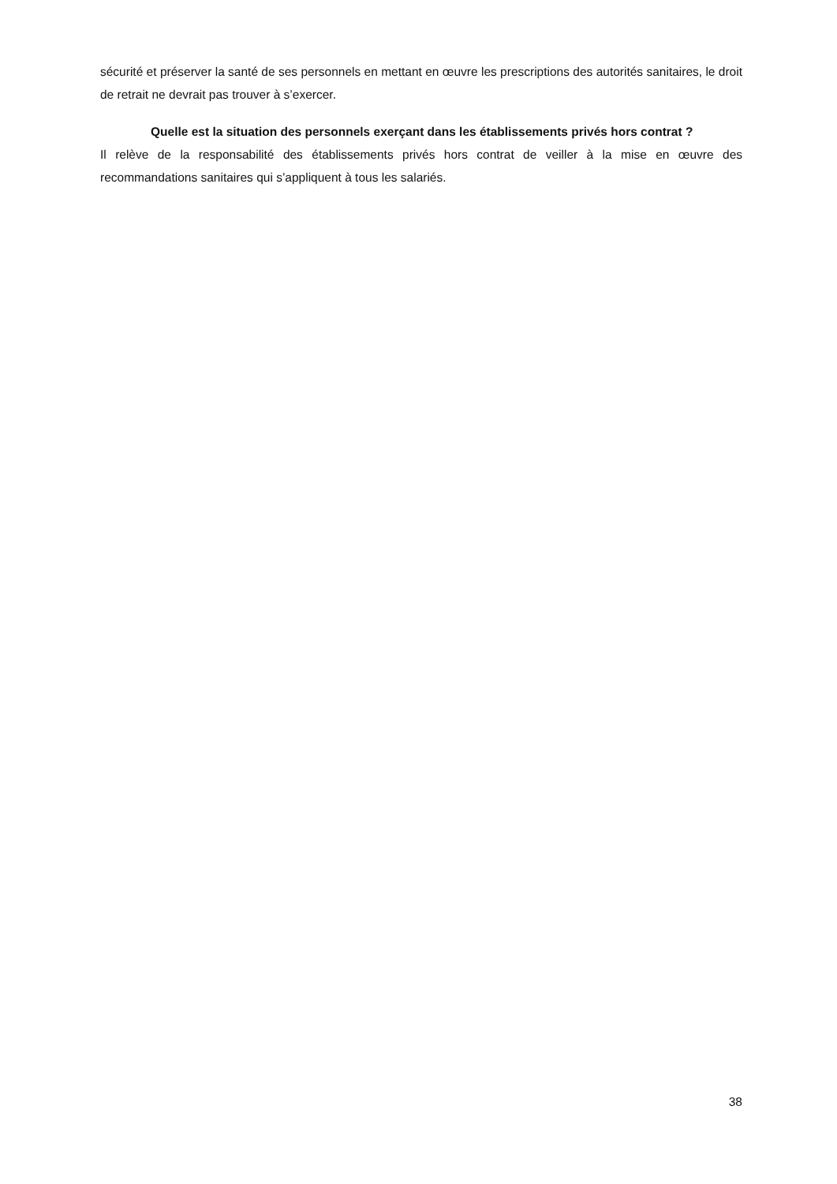sécurité et préserver la santé de ses personnels en mettant en œuvre les prescriptions des autorités sanitaires, le droit de retrait ne devrait pas trouver à s’exercer.
Quelle est la situation des personnels exerçant dans les établissements privés hors contrat ?
Il relève de la responsabilité des établissements privés hors contrat de veiller à la mise en œuvre des recommandations sanitaires qui s’appliquent à tous les salariés.
38